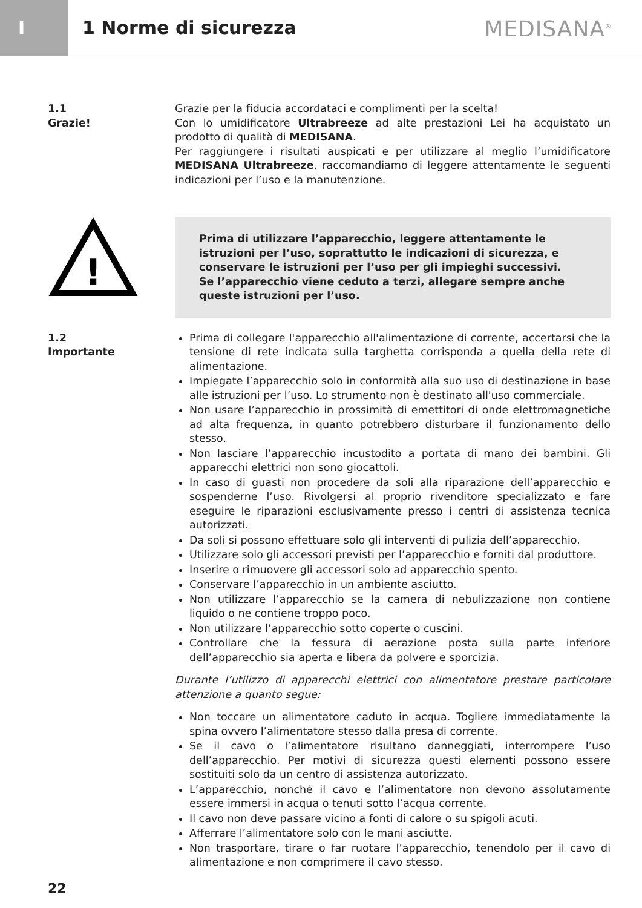I
1 Norme di sicurezza
MEDISANA<sup>®</sup>
1.1
Grazie!
Grazie per la fiducia accordataci e complimenti per la scelta!
Con lo umidificatore Ultrabreeze ad alte prestazioni Lei ha acquistato un prodotto di qualità di MEDISANA.
Per raggiungere i risultati auspicati e per utilizzare al meglio l’umidificatore MEDISANA Ultrabreeze, raccomandiamo di leggere attentamente le seguenti indicazioni per l’uso e la manutenzione.
!
Prima di utilizzare l’apparecchio, leggere attentamente le istruzioni per l’uso, soprattutto le indicazioni di sicurezza, e conservare le istruzioni per l’uso per gli impieghi successivi.
Se l’apparecchio viene ceduto a terzi, allegare sempre anche queste istruzioni per l’uso.
1.2
Importante
Prima di collegare l'apparecchio all'alimentazione di corrente, accertarsi che la tensione di rete indicata sulla targhetta corrisponda a quella della rete di alimentazione.
Impiegate l’apparecchio solo in conformità alla suo uso di destinazione in base alle istruzioni per l’uso. Lo strumento non è destinato all'uso commerciale.
Non usare l’apparecchio in prossimità di emettitori di onde elettromagnetiche ad alta frequenza, in quanto potrebbero disturbare il funzionamento dello stesso.
Non lasciare l’apparecchio incustodito a portata di mano dei bambini. Gli apparecchi elettrici non sono giocattoli.
In caso di guasti non procedere da soli alla riparazione dell’apparecchio e sospenderne l’uso. Rivolgersi al proprio rivenditore specializzato e fare eseguire le riparazioni esclusivamente presso i centri di assistenza tecnica autorizzati.
Da soli si possono effettuare solo gli interventi di pulizia dell’apparecchio.
Utilizzare solo gli accessori previsti per l’apparecchio e forniti dal produttore.
Inserire o rimuovere gli accessori solo ad apparecchio spento.
Conservare l’apparecchio in un ambiente asciutto.
Non utilizzare l’apparecchio se la camera di nebulizzazione non contiene liquido o ne contiene troppo poco.
Non utilizzare l’apparecchio sotto coperte o cuscini.
Controllare che la fessura di aerazione posta sulla parte inferiore dell’apparecchio sia aperta e libera da polvere e sporcizia.
Durante l’utilizzo di apparecchi elettrici con alimentatore prestare particolare attenzione a quanto segue:
Non toccare un alimentatore caduto in acqua. Togliere immediatamente la spina ovvero l’alimentatore stesso dalla presa di corrente.
Se il cavo o l’alimentatore risultano danneggiati, interrompere l’uso dell’apparecchio. Per motivi di sicurezza questi elementi possono essere sostituiti solo da un centro di assistenza autorizzato.
L’apparecchio, nonché il cavo e l’alimentatore non devono assolutamente essere immersi in acqua o tenuti sotto l’acqua corrente.
Il cavo non deve passare vicino a fonti di calore o su spigoli acuti.
Afferrare l’alimentatore solo con le mani asciutte.
Non trasportare, tirare o far ruotare l’apparecchio, tenendolo per il cavo di alimentazione e non comprimere il cavo stesso.
22